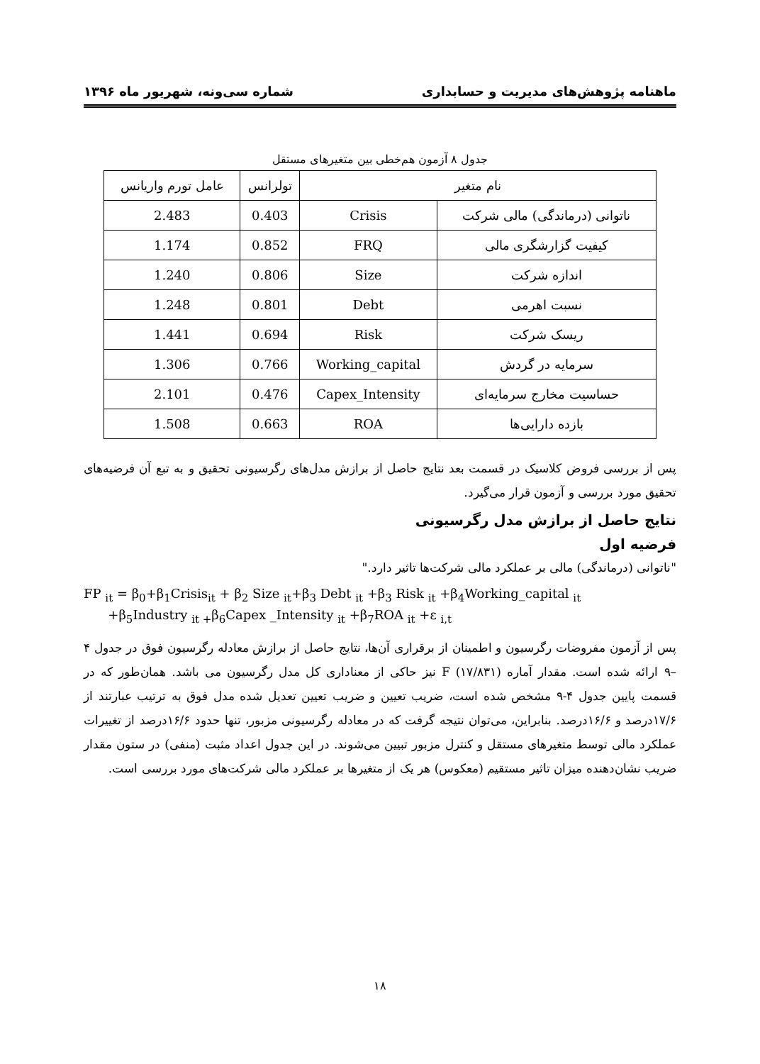ماهنامه پژوهش‌های مدیریت و حسابداری شماره سی‌ونه، شهریور ماه ۱۳۹۶
جدول ۸ آزمون هم‌خطی بین متغیرهای مستقل
| نام متغیر | | تولرانس | عامل تورم واریانس |
| --- | --- | --- | --- |
| ناتوانی (درماندگی) مالی شرکت | Crisis | 0.403 | 2.483 |
| کیفیت گزارشگری مالی | FRQ | 0.852 | 1.174 |
| اندازه شرکت | Size | 0.806 | 1.240 |
| نسبت اهرمی | Debt | 0.801 | 1.248 |
| ریسک شرکت | Risk | 0.694 | 1.441 |
| سرمایه در گردش | Working_capital | 0.766 | 1.306 |
| حساسیت مخارج سرمایه‌ای | Capex_Intensity | 0.476 | 2.101 |
| بازده دارایی‌ها | ROA | 0.663 | 1.508 |
پس از بررسی فروض کلاسیک در قسمت بعد نتایج حاصل از برازش مدل‌های رگرسیونی تحقیق و به تبع آن فرضیه‌های تحقیق مورد بررسی و آزمون قرار می‌گیرد.
نتایج حاصل از برازش مدل رگرسیونی
فرضیه اول
"ناتوانی (درماندگی) مالی بر عملکرد مالی شرکت‌ها تاثیر دارد."
FP <sub>it</sub> = β<sub>0</sub>+β<sub>1</sub>Crisis<sub>it</sub> + β<sub>2</sub> Size <sub>it</sub>+β<sub>3</sub> Debt <sub>it</sub> +β<sub>3</sub> Risk <sub>it</sub> +β<sub>4</sub>Working_capital <sub>it</sub>
+β<sub>5</sub>Industry <sub>it +</sub>β<sub>6</sub>Capex _Intensity <sub>it</sub> +β<sub>7</sub>ROA <sub>it</sub> +ε <sub>i,t</sub>
پس از آزمون مفروضات رگرسیون و اطمینان از برقراری آن‌ها، نتایج حاصل از برازش معادله رگرسیون فوق در جدول ۴ –۹ ارائه شده است. مقدار آماره F (۱۷/۸۳۱) نیز حاکی از معناداری کل مدل رگرسیون می باشد. همان‌طور که در قسمت پایین جدول ۴-۹ مشخص شده است، ضریب تعیین و ضریب تعیین تعدیل شده مدل فوق به ترتیب عبارتند از ۱۷/۶درصد و ۱۶/۶درصد. بنابراین، می‌توان نتیجه گرفت که در معادله رگرسیونی مزبور، تنها حدود ۱۶/۶درصد از تغییرات عملکرد مالی توسط متغیرهای مستقل و کنترل مزبور تبیین می‌شوند. در این جدول اعداد مثبت (منفی) در ستون مقدار ضریب نشان‌دهنده میزان تاثیر مستقیم (معکوس) هر یک از متغیرها بر عملکرد مالی شرکت‌های مورد بررسی است.
۱۸